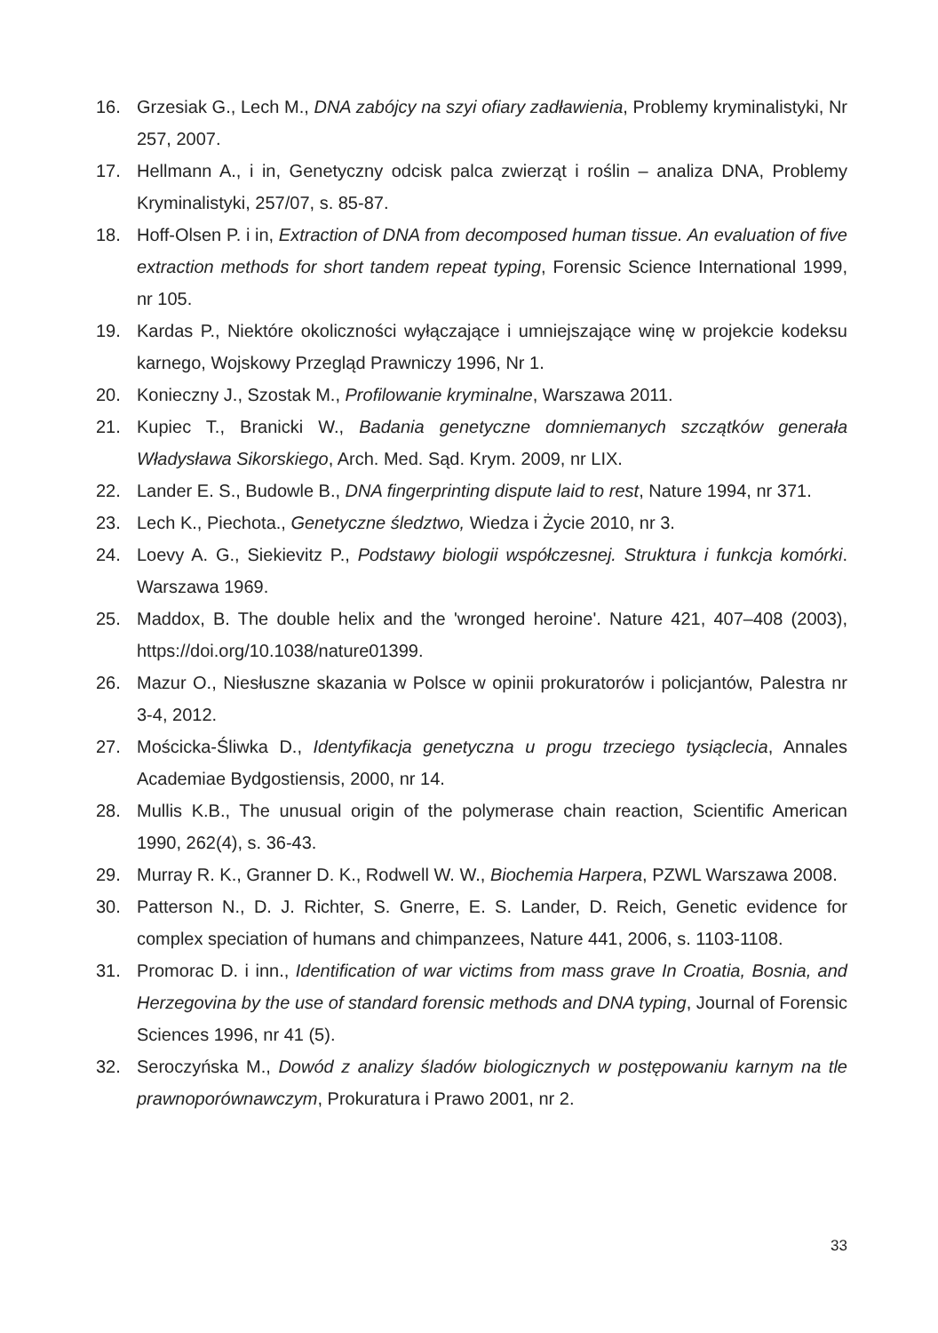16. Grzesiak G., Lech M., DNA zabójcy na szyi ofiary zadławienia, Problemy kryminalistyki, Nr 257, 2007.
17. Hellmann A., i in, Genetyczny odcisk palca zwierząt i roślin – analiza DNA, Problemy Kryminalistyki, 257/07, s. 85-87.
18. Hoff-Olsen P. i in, Extraction of DNA from decomposed human tissue. An evaluation of five extraction methods for short tandem repeat typing, Forensic Science International 1999, nr 105.
19. Kardas P., Niektóre okoliczności wyłączające i umniejszające winę w projekcie kodeksu karnego, Wojskowy Przegląd Prawniczy 1996, Nr 1.
20. Konieczny J., Szostak M., Profilowanie kryminalne, Warszawa 2011.
21. Kupiec T., Branicki W., Badania genetyczne domniemanych szczątków generała Władysława Sikorskiego, Arch. Med. Sąd. Krym. 2009, nr LIX.
22. Lander E. S., Budowle B., DNA fingerprinting dispute laid to rest, Nature 1994, nr 371.
23. Lech K., Piechota., Genetyczne śledztwo, Wiedza i Życie 2010, nr 3.
24. Loevy A. G., Siekievitz P., Podstawy biologii współczesnej. Struktura i funkcja komórki. Warszawa 1969.
25. Maddox, B. The double helix and the 'wronged heroine'. Nature 421, 407–408 (2003), https://doi.org/10.1038/nature01399.
26. Mazur O., Niesłuszne skazania w Polsce w opinii prokuratorów i policjantów, Palestra nr 3-4, 2012.
27. Mościcka-Śliwka D., Identyfikacja genetyczna u progu trzeciego tysiąclecia, Annales Academiae Bydgostiensis, 2000, nr 14.
28. Mullis K.B., The unusual origin of the polymerase chain reaction, Scientific American 1990, 262(4), s. 36-43.
29. Murray R. K., Granner D. K., Rodwell W. W., Biochemia Harpera, PZWL Warszawa 2008.
30. Patterson N., D. J. Richter, S. Gnerre, E. S. Lander, D. Reich, Genetic evidence for complex speciation of humans and chimpanzees, Nature 441, 2006, s. 1103-1108.
31. Promorac D. i inn., Identification of war victims from mass grave In Croatia, Bosnia, and Herzegovina by the use of standard forensic methods and DNA typing, Journal of Forensic Sciences 1996, nr 41 (5).
32. Seroczyńska M., Dowód z analizy śladów biologicznych w postępowaniu karnym na tle prawnoporównawczym, Prokuratura i Prawo 2001, nr 2.
33